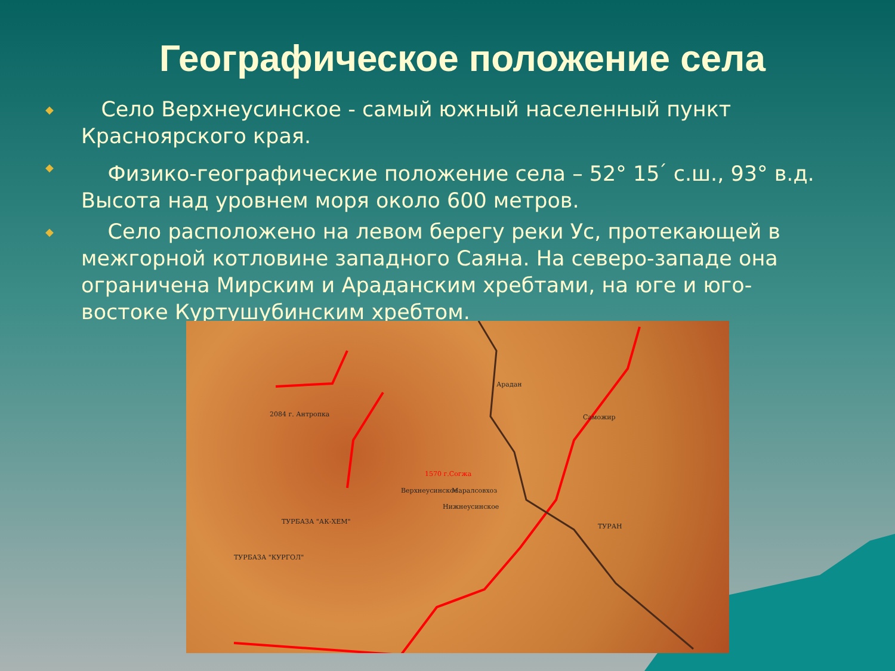Географическое положение села
◆ Село Верхнеусинское - самый южный населенный пункт Красноярского края.
◆ Физико-географические положение села – 52° 15<sup>׳</sup> с.ш., 93° в.д. Высота над уровнем моря около 600 метров.
◆ Село расположено на левом берегу реки Ус, протекающей в межгорной котловине западного Саяна. На северо-западе она ограничена Мирским и Араданским хребтами, на юге и юго-востоке Куртушубинским хребтом.
Арадан
Саможир
Нижнеусинское
Верхнеусинское Маралсовхоз
ТУРАН
ТУРБАЗА "АК-ХЕМ"
ТУРБАЗА "КУРГОЛ"
1570 г.Согжа
2084 г. Антропка